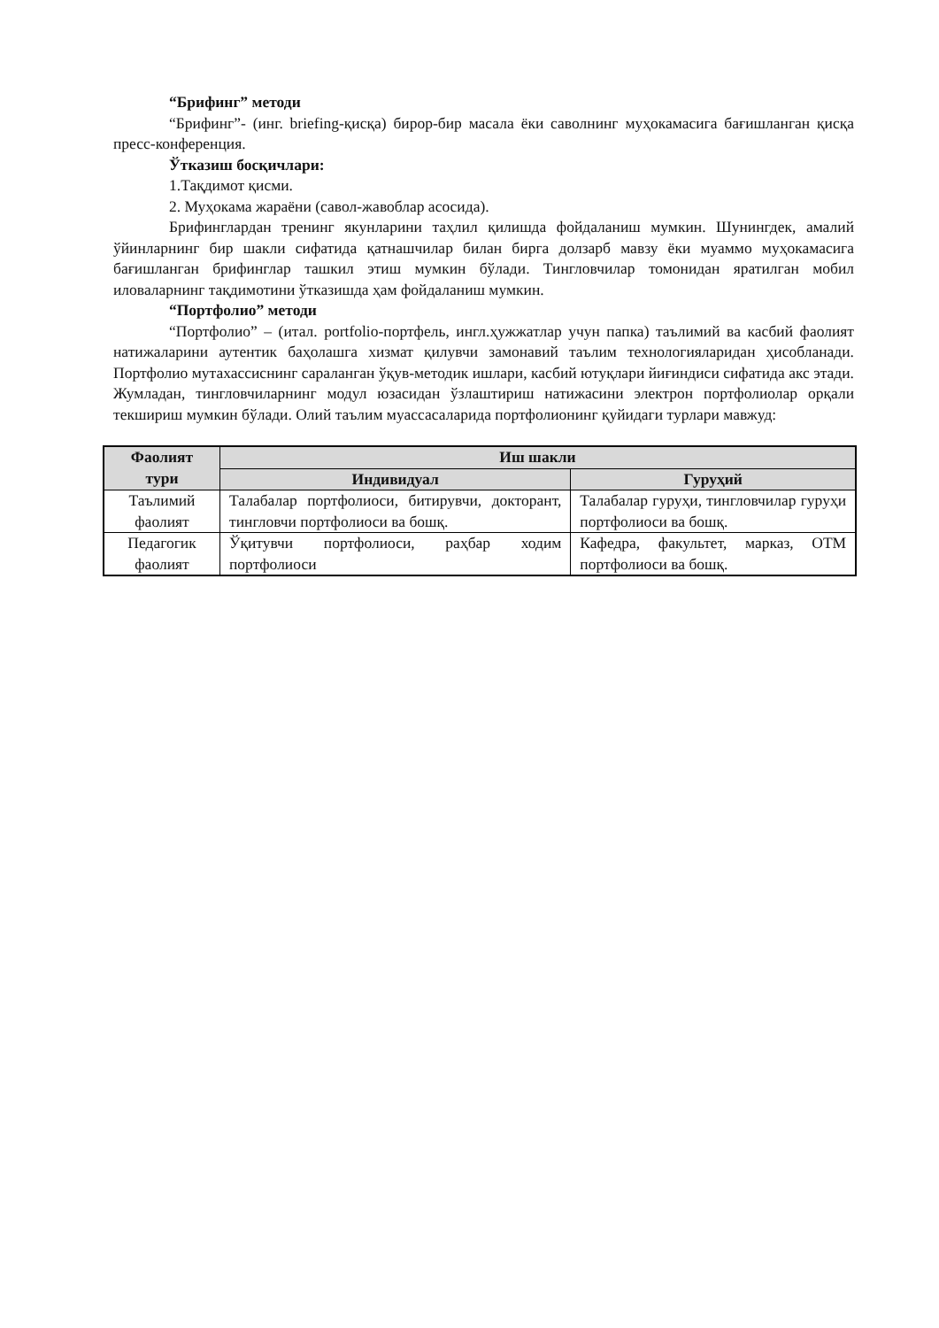“Брифинг” методи
“Брифинг”- (инг. briefing-қисқа) бирор-бир масала ёки саволнинг муҳокамасига бағишланган қисқа пресс-конференция.
Ўтказиш босқичлари:
1.Тақдимот қисми.
2. Муҳокама жараёни (савол-жавоблар асосида).
Брифинглардан тренинг якунларини таҳлил қилишда фойдаланиш мумкин. Шунингдек, амалий ўйинларнинг бир шакли сифатида қатнашчилар билан бирга долзарб мавзу ёки муаммо муҳокамасига бағишланган брифинглар ташкил этиш мумкин бўлади. Тингловчилар томонидан яратилган мобил иловаларнинг тақдимотини ўтказишда ҳам фойдаланиш мумкин.
“Портфолио” методи
“Портфолио” – (итал. portfolio-портфель, ингл.ҳужжатлар учун папка) таълимий ва касбий фаолият натижаларини аутентик баҳолашга хизмат қилувчи замонавий таълим технологияларидан ҳисобланади. Портфолио мутахассиснинг сараланган ўқув-методик ишлари, касбий ютуқлари йиғиндиси сифатида акс этади. Жумладан, тингловчиларнинг модул юзасидан ўзлаштириш натижасини электрон портфолиолар орқали текшириш мумкин бўлади. Олий таълим муассасаларида портфолионинг қуйидаги турлари мавжуд:
| Фаолият тури | Иш шакли | |
| --- | --- | --- |
| | Индивидуал | Гуруҳий |
| Таълимий фаолият | Талабалар портфолиоси, битирувчи, докторант, тингловчи портфолиоси ва бошқ. | Талабалар гуруҳи, тингловчилар гуруҳи портфолиоси ва бошқ. |
| Педагогик фаолият | Ўқитувчи портфолиоси, раҳбар ходим портфолиоси | Кафедра, факультет, марказ, ОТМ портфолиоси ва бошқ. |